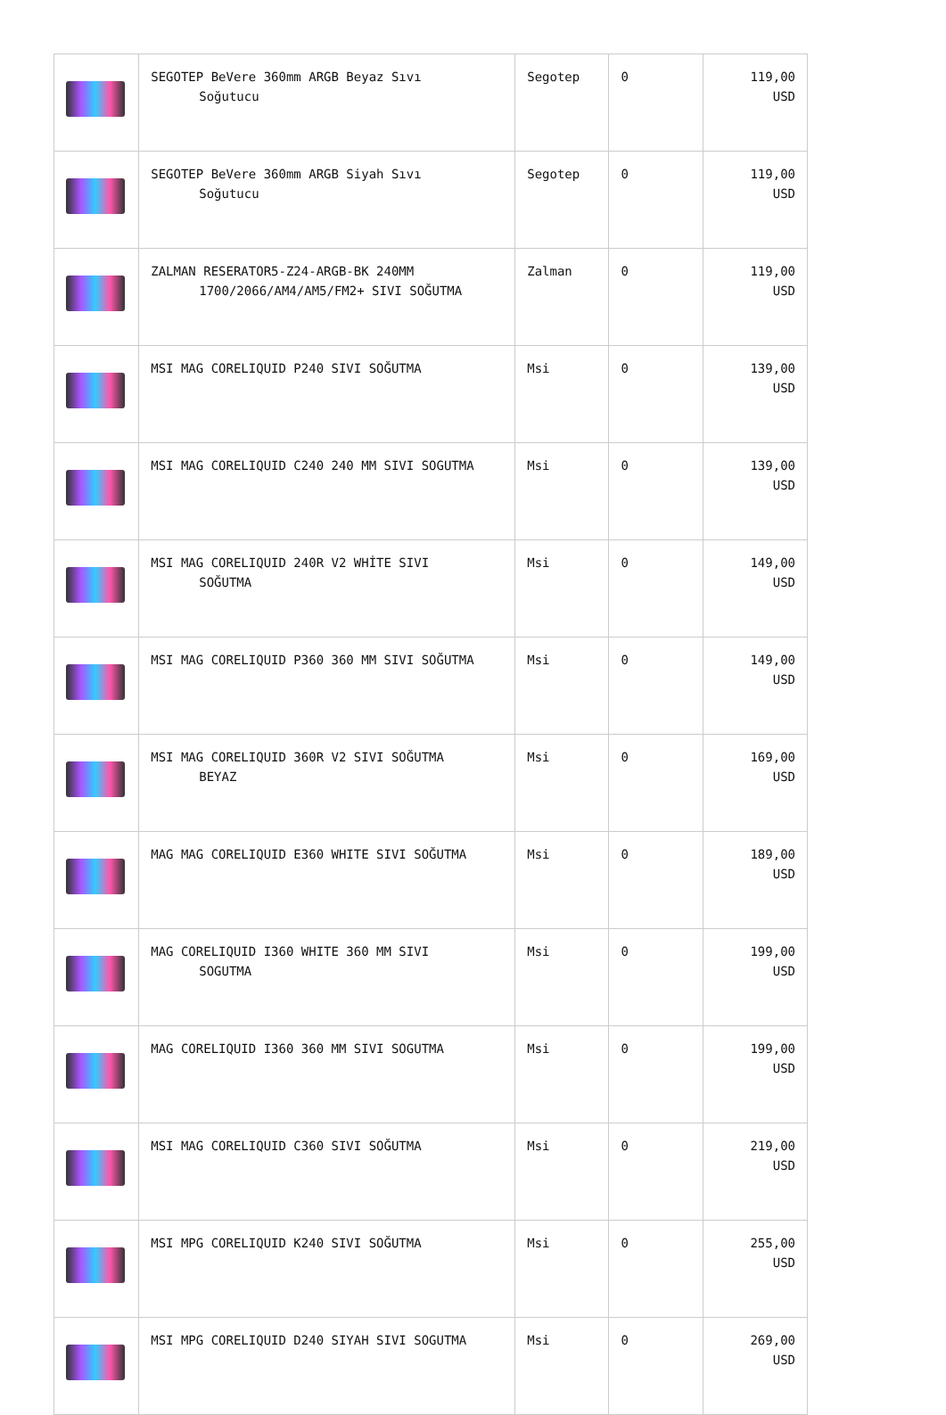| | SEGOTEP BeVere 360mm ARGB Beyaz Sıvı Soğutucu | Segotep | 0 | 119,00 USD |
| | SEGOTEP BeVere 360mm ARGB Siyah Sıvı Soğutucu | Segotep | 0 | 119,00 USD |
| | ZALMAN RESERATOR5-Z24-ARGB-BK 240MM 1700/2066/AM4/AM5/FM2+ SIVI SOĞUTMA | Zalman | 0 | 119,00 USD |
| | MSI MAG CORELIQUID P240 SIVI SOĞUTMA | Msi | 0 | 139,00 USD |
| | MSI MAG CORELIQUID C240 240 MM SIVI SOGUTMA | Msi | 0 | 139,00 USD |
| | MSI MAG CORELIQUID 240R V2 WHİTE SIVI SOĞUTMA | Msi | 0 | 149,00 USD |
| | MSI MAG CORELIQUID P360 360 MM SIVI SOĞUTMA | Msi | 0 | 149,00 USD |
| | MSI MAG CORELIQUID 360R V2 SIVI SOĞUTMA BEYAZ | Msi | 0 | 169,00 USD |
| | MAG MAG CORELIQUID E360 WHITE SIVI SOĞUTMA | Msi | 0 | 189,00 USD |
| | MAG CORELIQUID I360 WHITE 360 MM SIVI SOGUTMA | Msi | 0 | 199,00 USD |
| | MAG CORELIQUID I360 360 MM SIVI SOGUTMA | Msi | 0 | 199,00 USD |
| | MSI MAG CORELIQUID C360 SIVI SOĞUTMA | Msi | 0 | 219,00 USD |
| | MSI MPG CORELIQUID K240 SIVI SOĞUTMA | Msi | 0 | 255,00 USD |
| | MSI MPG CORELIQUID D240 SIYAH SIVI SOGUTMA | Msi | 0 | 269,00 USD |